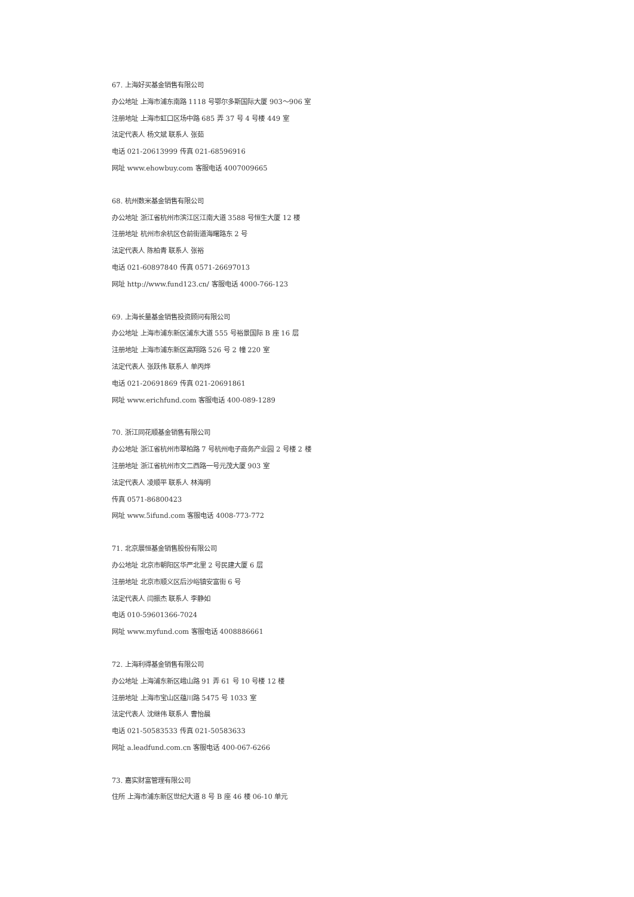67. 上海好买基金销售有限公司
办公地址 上海市浦东南路 1118 号鄂尔多斯国际大厦 903～906 室
注册地址 上海市虹口区场中路 685 弄 37 号 4 号楼 449 室
法定代表人 杨文斌 联系人 张茹
电话 021-20613999 传真 021-68596916
网址 www.ehowbuy.com 客服电话 4007009665
68. 杭州数米基金销售有限公司
办公地址 浙江省杭州市滨江区江南大道 3588 号恒生大厦 12 楼
注册地址 杭州市余杭区仓前街道海曙路东 2 号
法定代表人 陈柏青 联系人 张裕
电话 021-60897840 传真 0571-26697013
网址 http://www.fund123.cn/ 客服电话 4000-766-123
69. 上海长量基金销售投资顾问有限公司
办公地址 上海市浦东新区浦东大道 555 号裕景国际 B 座 16 层
注册地址 上海市浦东新区高翔路 526 号 2 幢 220 室
法定代表人 张跃伟 联系人 单丙烨
电话 021-20691869 传真 021-20691861
网址 www.erichfund.com 客服电话 400-089-1289
70. 浙江同花顺基金销售有限公司
办公地址 浙江省杭州市翠柏路 7 号杭州电子商务产业园 2 号楼 2 楼
注册地址 浙江省杭州市文二西路一号元茂大厦 903 室
法定代表人 凌顺平 联系人 林海明
传真 0571-86800423
网址 www.5ifund.com 客服电话 4008-773-772
71. 北京展恒基金销售股份有限公司
办公地址 北京市朝阳区华严北里 2 号民建大厦 6 层
注册地址 北京市顺义区后沙峪镇安富街 6 号
法定代表人 闫振杰 联系人 李静如
电话 010-59601366-7024
网址 www.myfund.com 客服电话 4008886661
72. 上海利得基金销售有限公司
办公地址 上海浦东新区峨山路 91 弄 61 号 10 号楼 12 楼
注册地址 上海市宝山区蕴川路 5475 号 1033 室
法定代表人 沈继伟 联系人 曹怡晨
电话 021-50583533 传真 021-50583633
网址 a.leadfund.com.cn 客服电话 400-067-6266
73. 嘉实财富管理有限公司
住所 上海市浦东新区世纪大道 8 号 B 座 46 楼 06-10 单元